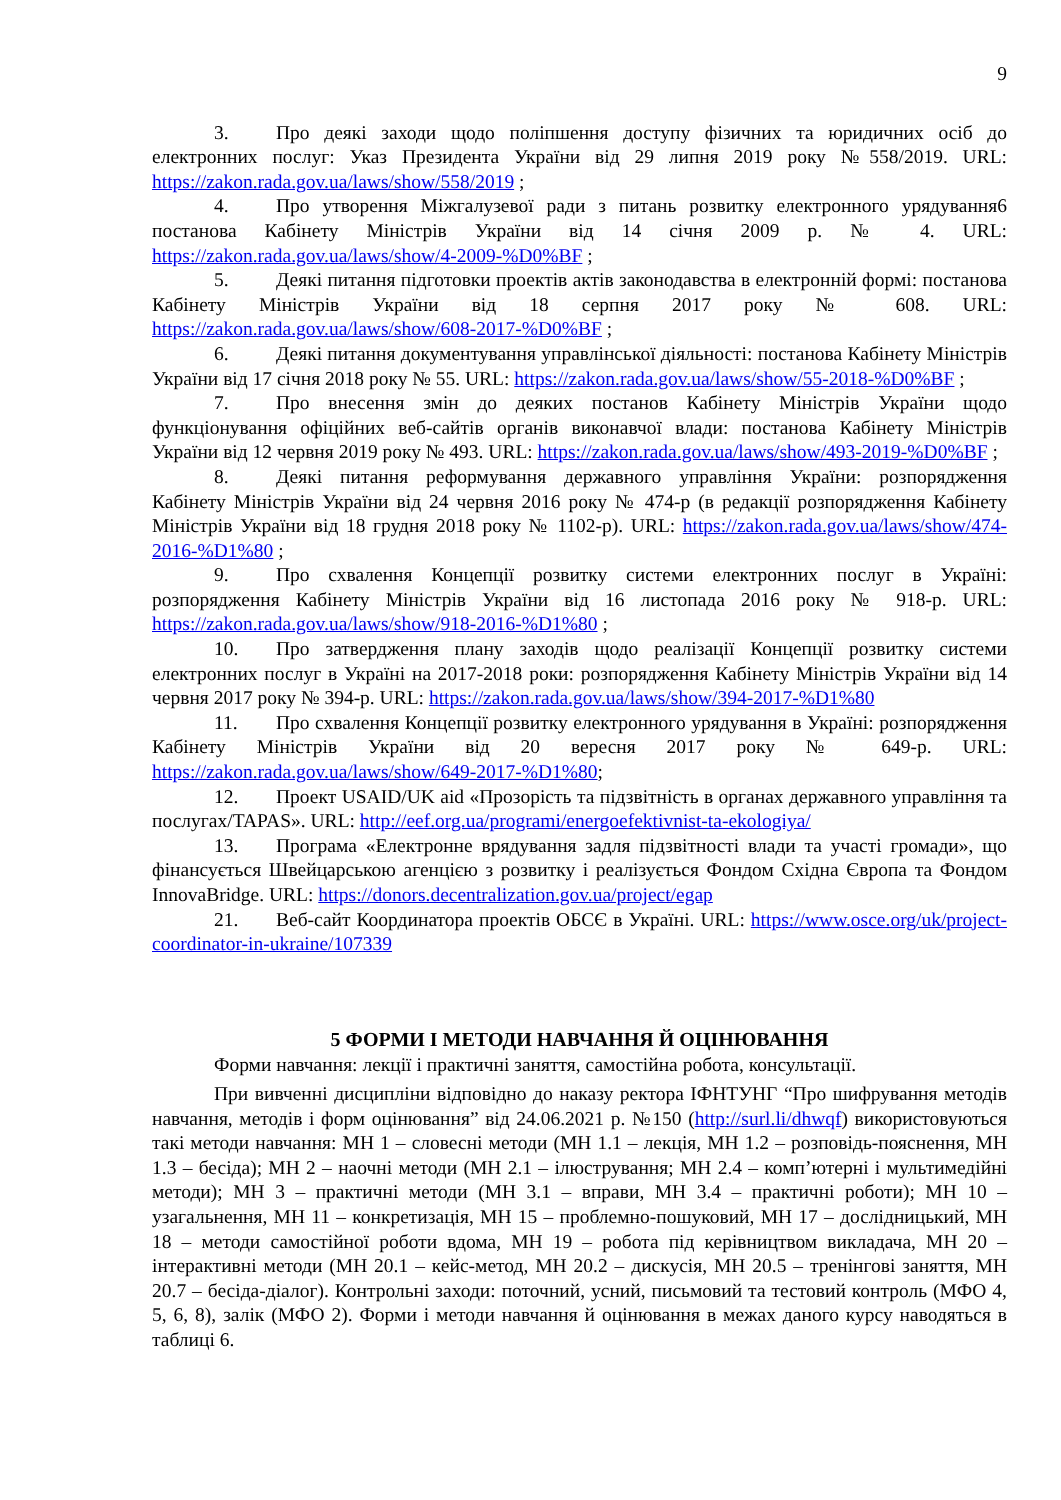9
3. Про деякі заходи щодо поліпшення доступу фізичних та юридичних осіб до електронних послуг: Указ Президента України від 29 липня 2019 року №558/2019. URL: https://zakon.rada.gov.ua/laws/show/558/2019 ;
4. Про утворення Міжгалузевої ради з питань розвитку електронного урядування6 постанова Кабінету Міністрів України від 14 січня 2009 р. № 4. URL: https://zakon.rada.gov.ua/laws/show/4-2009-%D0%BF ;
5. Деякі питання підготовки проектів актів законодавства в електронній формі: постанова Кабінету Міністрів України від 18 серпня 2017 року № 608. URL: https://zakon.rada.gov.ua/laws/show/608-2017-%D0%BF ;
6. Деякі питання документування управлінської діяльності: постанова Кабінету Міністрів України від 17 січня 2018 року № 55. URL: https://zakon.rada.gov.ua/laws/show/55-2018-%D0%BF ;
7. Про внесення змін до деяких постанов Кабінету Міністрів України щодо функціонування офіційних веб-сайтів органів виконавчої влади: постанова Кабінету Міністрів України від 12 червня 2019 року № 493. URL: https://zakon.rada.gov.ua/laws/show/493-2019-%D0%BF ;
8. Деякі питання реформування державного управління України: розпорядження Кабінету Міністрів України від 24 червня 2016 року № 474-р (в редакції розпорядження Кабінету Міністрів України від 18 грудня 2018 року № 1102-р). URL: https://zakon.rada.gov.ua/laws/show/474-2016-%D1%80 ;
9. Про схвалення Концепції розвитку системи електронних послуг в Україні: розпорядження Кабінету Міністрів України від 16 листопада 2016 року № 918-р. URL: https://zakon.rada.gov.ua/laws/show/918-2016-%D1%80 ;
10. Про затвердження плану заходів щодо реалізації Концепції розвитку системи електронних послуг в Україні на 2017-2018 роки: розпорядження Кабінету Міністрів України від 14 червня 2017 року № 394-р. URL: https://zakon.rada.gov.ua/laws/show/394-2017-%D1%80
11. Про схвалення Концепції розвитку електронного урядування в Україні: розпорядження Кабінету Міністрів України від 20 вересня 2017 року № 649-р. URL: https://zakon.rada.gov.ua/laws/show/649-2017-%D1%80;
12. Проект USAID/UK aid «Прозорість та підзвітність в органах державного управління та послугах/TAPAS». URL: http://eef.org.ua/programi/energoefektivnist-ta-ekologiya/
13. Програма «Електронне врядування задля підзвітності влади та участі громади», що фінансується Швейцарською агенцією з розвитку і реалізується Фондом Східна Європа та Фондом InnovaBridge. URL: https://donors.decentralization.gov.ua/project/egap
21. Веб-сайт Координатора проектів ОБСЄ в Україні. URL: https://www.osce.org/uk/project-coordinator-in-ukraine/107339
5 ФОРМИ І МЕТОДИ НАВЧАННЯ Й ОЦІНЮВАННЯ
Форми навчання: лекції і практичні заняття, самостійна робота, консультації.
При вивченні дисципліни відповідно до наказу ректора ІФНТУНГ “Про шифрування методів навчання, методів і форм оцінювання” від 24.06.2021 р. №150 (http://surl.li/dhwqf) використовуються такі методи навчання: МН 1 – словесні методи (МН 1.1 – лекція, МН 1.2 – розповідь-пояснення, МН 1.3 – бесіда); МН 2 – наочні методи (МН 2.1 – ілюстрування; МН 2.4 – комп’ютерні і мультимедійні методи); МН 3 – практичні методи (МН 3.1 – вправи, МН 3.4 – практичні роботи); МН 10 – узагальнення, МН 11 – конкретизація, МН 15 – проблемно-пошуковий, МН 17 – дослідницький, МН 18 – методи самостійної роботи вдома, МН 19 – робота під керівництвом викладача, МН 20 – інтерактивні методи (МН 20.1 – кейс-метод, МН 20.2 – дискусія, МН 20.5 – тренінгові заняття, МН 20.7 – бесіда-діалог). Контрольні заходи: поточний, усний, письмовий та тестовий контроль (МФО 4, 5, 6, 8), залік (МФО 2). Форми і методи навчання й оцінювання в межах даного курсу наводяться в таблиці 6.